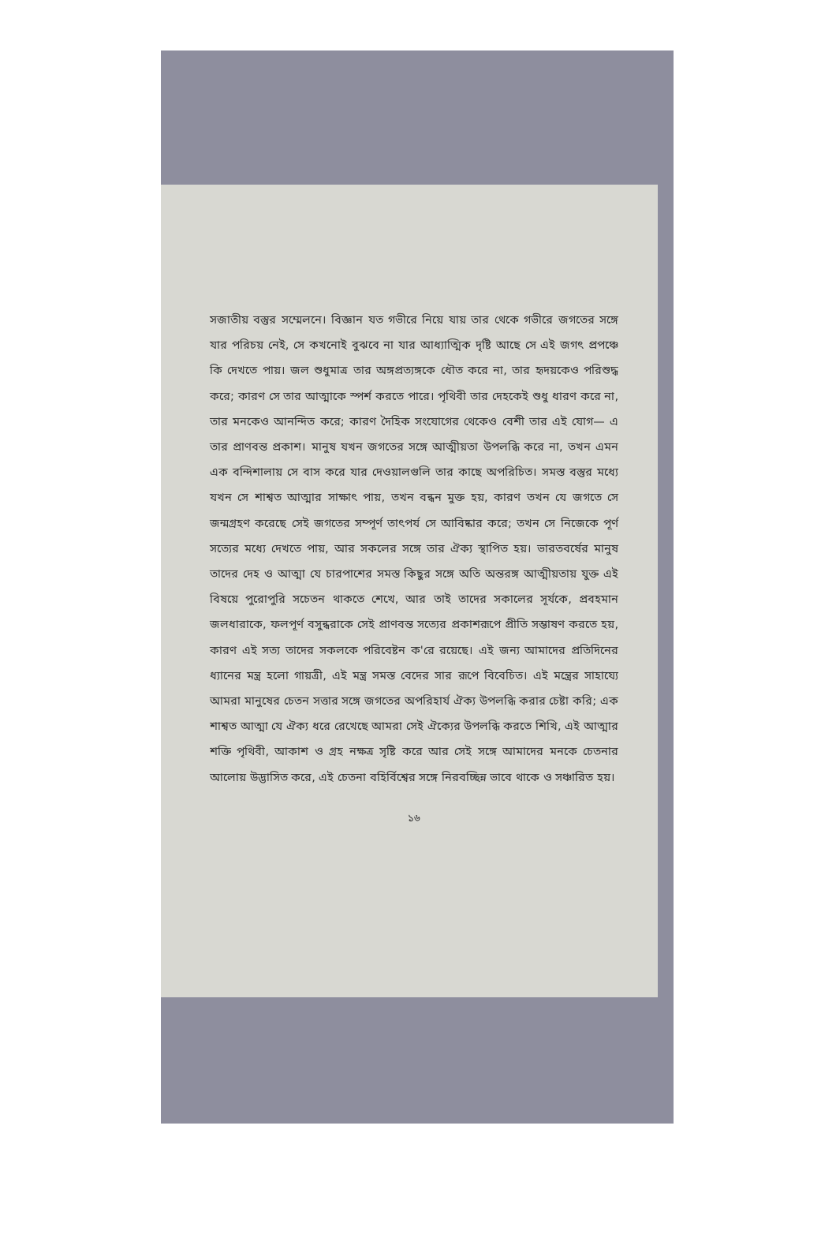সজাতীয় বস্তুর সম্মেলনে। বিজ্ঞান যত গভীরে নিয়ে যায় তার থেকে গভীরে জগতের সঙ্গে যার পরিচয় নেই, সে কখনোই বুঝবে না যার আধ্যাত্মিক দৃষ্টি আছে সে এই জগৎ প্রপঞ্চে কি দেখতে পায়। জল শুধুমাত্র তার অঙ্গপ্রত্যঙ্গকে ধৌত করে না, তার হৃদয়কেও পরিশুদ্ধ করে; কারণ সে তার আত্মাকে স্পর্শ করতে পারে। পৃথিবী তার দেহকেই শুধু ধারণ করে না, তার মনকেও আনন্দিত করে; কারণ দৈহিক সংযোগের থেকেও বেশী তার এই যোগ— এ তার প্রাণবন্ত প্রকাশ। মানুষ যখন জগতের সঙ্গে আত্মীয়তা উপলব্ধি করে না, তখন এমন এক বন্দিশালায় সে বাস করে যার দেওয়ালগুলি তার কাছে অপরিচিত। সমস্ত বস্তুর মধ্যে যখন সে শাশ্বত আত্মার সাক্ষাৎ পায়, তখন বন্ধন মুক্ত হয়, কারণ তখন যে জগতে সে জন্মগ্রহণ করেছে সেই জগতের সম্পূর্ণ তাৎপর্য সে আবিষ্কার করে; তখন সে নিজেকে পূর্ণ সত্যের মধ্যে দেখতে পায়, আর সকলের সঙ্গে তার ঐক্য স্থাপিত হয়। ভারতবর্ষের মানুষ তাদের দেহ ও আত্মা যে চারপাশের সমস্ত কিছুর সঙ্গে অতি অন্তরঙ্গ আত্মীয়তায় যুক্ত এই বিষয়ে পুরোপুরি সচেতন থাকতে শেখে, আর তাই তাদের সকালের সূর্যকে, প্রবহমান জলধারাকে, ফলপূর্ণ বসুন্ধরাকে সেই প্রাণবন্ত সত্যের প্রকাশরূপে প্রীতি সম্ভাষণ করতে হয়, কারণ এই সত্য তাদের সকলকে পরিবেষ্টন ক'রে রয়েছে। এই জন্য আমাদের প্রতিদিনের ধ্যানের মন্ত্র হলো গায়ত্রী, এই মন্ত্র সমস্ত বেদের সার রূপে বিবেচিত। এই মন্ত্রের সাহায্যে আমরা মানুষের চেতন সত্তার সঙ্গে জগতের অপরিহার্য ঐক্য উপলব্ধি করার চেষ্টা করি; এক শাশ্বত আত্মা যে ঐক্য ধরে রেখেছে আমরা সেই ঐক্যের উপলব্ধি করতে শিখি, এই আত্মার শক্তি পৃথিবী, আকাশ ও গ্রহ নক্ষত্র সৃষ্টি করে আর সেই সঙ্গে আমাদের মনকে চেতনার আলোয় উদ্ভাসিত করে, এই চেতনা বহির্বিশ্বের সঙ্গে নিরবচ্ছিন্ন ভাবে থাকে ও সঞ্চারিত হয়।
১৬